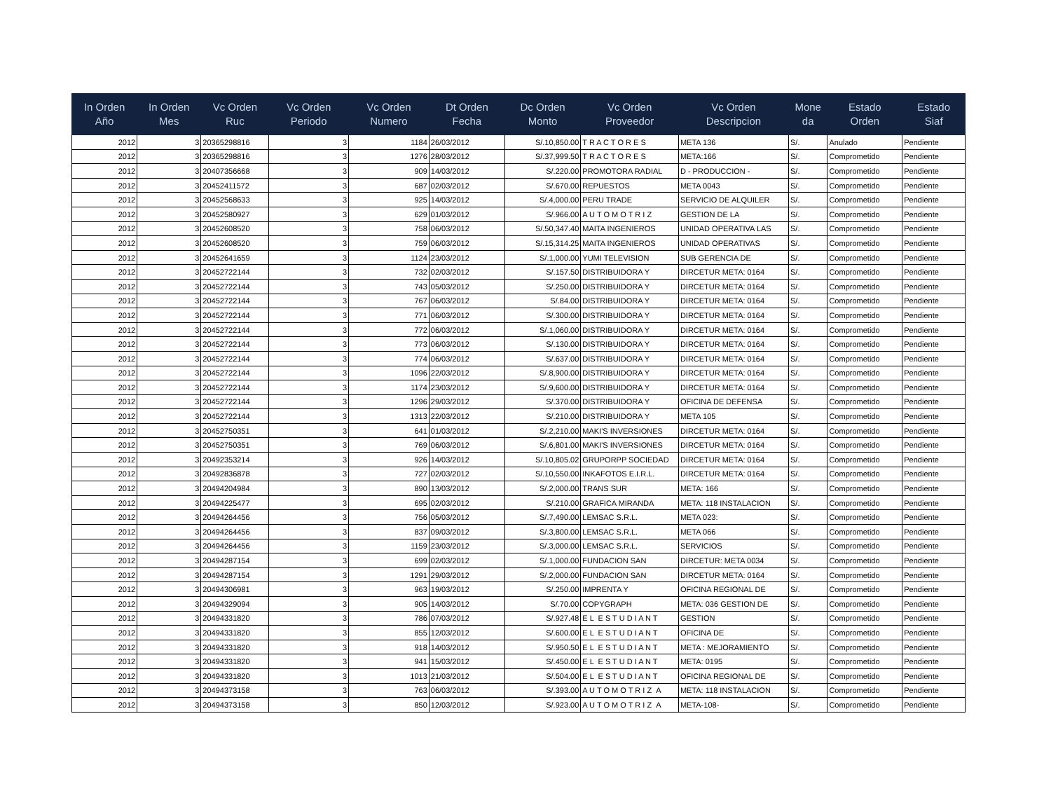| In Orden Año | In Orden Mes | Vc Orden Ruc | Vc Orden Periodo | Vc Orden Numero | Dt Orden Fecha | Dc Orden Monto | Vc Orden Proveedor | Vc Orden Descripcion | Mone da | Estado Orden | Estado Siaf |
| --- | --- | --- | --- | --- | --- | --- | --- | --- | --- | --- | --- |
| 2012 | 3 | 20365298816 | 3 | 1184 | 26/03/2012 | S/.10,850.00 | T R A C T O R E S | META 136 | S/. | Anulado | Pendiente |
| 2012 | 3 | 20365298816 | 3 | 1276 | 28/03/2012 | S/.37,999.50 | T R A C T O R E S | META:166 | S/. | Comprometido | Pendiente |
| 2012 | 3 | 20407356668 | 3 | 909 | 14/03/2012 | S/.220.00 | PROMOTORA RADIAL | D - PRODUCCION - | S/. | Comprometido | Pendiente |
| 2012 | 3 | 20452411572 | 3 | 687 | 02/03/2012 | S/.670.00 | REPUESTOS | META 0043 | S/. | Comprometido | Pendiente |
| 2012 | 3 | 20452568633 | 3 | 925 | 14/03/2012 | S/.4,000.00 | PERU TRADE | SERVICIO DE ALQUILER | S/. | Comprometido | Pendiente |
| 2012 | 3 | 20452580927 | 3 | 629 | 01/03/2012 | S/.966.00 | A U T O M O T R I Z | GESTION DE LA | S/. | Comprometido | Pendiente |
| 2012 | 3 | 20452608520 | 3 | 758 | 06/03/2012 | S/.50,347.40 | MAITA INGENIEROS | UNIDAD OPERATIVA LAS | S/. | Comprometido | Pendiente |
| 2012 | 3 | 20452608520 | 3 | 759 | 06/03/2012 | S/.15,314.25 | MAITA INGENIEROS | UNIDAD OPERATIVAS | S/. | Comprometido | Pendiente |
| 2012 | 3 | 20452641659 | 3 | 1124 | 23/03/2012 | S/.1,000.00 | YUMI TELEVISION | SUB GERENCIA DE | S/. | Comprometido | Pendiente |
| 2012 | 3 | 20452722144 | 3 | 732 | 02/03/2012 | S/.157.50 | DISTRIBUIDORA Y | DIRCETUR META: 0164 | S/. | Comprometido | Pendiente |
| 2012 | 3 | 20452722144 | 3 | 743 | 05/03/2012 | S/.250.00 | DISTRIBUIDORA Y | DIRCETUR META: 0164 | S/. | Comprometido | Pendiente |
| 2012 | 3 | 20452722144 | 3 | 767 | 06/03/2012 | S/.84.00 | DISTRIBUIDORA Y | DIRCETUR META: 0164 | S/. | Comprometido | Pendiente |
| 2012 | 3 | 20452722144 | 3 | 771 | 06/03/2012 | S/.300.00 | DISTRIBUIDORA Y | DIRCETUR META: 0164 | S/. | Comprometido | Pendiente |
| 2012 | 3 | 20452722144 | 3 | 772 | 06/03/2012 | S/.1,060.00 | DISTRIBUIDORA Y | DIRCETUR META: 0164 | S/. | Comprometido | Pendiente |
| 2012 | 3 | 20452722144 | 3 | 773 | 06/03/2012 | S/.130.00 | DISTRIBUIDORA Y | DIRCETUR META: 0164 | S/. | Comprometido | Pendiente |
| 2012 | 3 | 20452722144 | 3 | 774 | 06/03/2012 | S/.637.00 | DISTRIBUIDORA Y | DIRCETUR META: 0164 | S/. | Comprometido | Pendiente |
| 2012 | 3 | 20452722144 | 3 | 1096 | 22/03/2012 | S/.8,900.00 | DISTRIBUIDORA Y | DIRCETUR META: 0164 | S/. | Comprometido | Pendiente |
| 2012 | 3 | 20452722144 | 3 | 1174 | 23/03/2012 | S/.9,600.00 | DISTRIBUIDORA Y | DIRCETUR META: 0164 | S/. | Comprometido | Pendiente |
| 2012 | 3 | 20452722144 | 3 | 1296 | 29/03/2012 | S/.370.00 | DISTRIBUIDORA Y | OFICINA DE DEFENSA | S/. | Comprometido | Pendiente |
| 2012 | 3 | 20452722144 | 3 | 1313 | 22/03/2012 | S/.210.00 | DISTRIBUIDORA Y | META 105 | S/. | Comprometido | Pendiente |
| 2012 | 3 | 20452750351 | 3 | 641 | 01/03/2012 | S/.2,210.00 | MAKI'S INVERSIONES | DIRCETUR META: 0164 | S/. | Comprometido | Pendiente |
| 2012 | 3 | 20452750351 | 3 | 769 | 06/03/2012 | S/.6,801.00 | MAKI'S INVERSIONES | DIRCETUR META: 0164 | S/. | Comprometido | Pendiente |
| 2012 | 3 | 20492353214 | 3 | 926 | 14/03/2012 | S/.10,805.02 | GRUPORPP SOCIEDAD | DIRCETUR META: 0164 | S/. | Comprometido | Pendiente |
| 2012 | 3 | 20492836878 | 3 | 727 | 02/03/2012 | S/.10,550.00 | INKAFOTOS E.I.R.L. | DIRCETUR META: 0164 | S/. | Comprometido | Pendiente |
| 2012 | 3 | 20494204984 | 3 | 890 | 13/03/2012 | S/.2,000.00 | TRANS SUR | META: 166 | S/. | Comprometido | Pendiente |
| 2012 | 3 | 20494225477 | 3 | 695 | 02/03/2012 | S/.210.00 | GRAFICA MIRANDA | META: 118 INSTALACION | S/. | Comprometido | Pendiente |
| 2012 | 3 | 20494264456 | 3 | 756 | 05/03/2012 | S/.7,490.00 | LEMSAC S.R.L. | META 023: | S/. | Comprometido | Pendiente |
| 2012 | 3 | 20494264456 | 3 | 837 | 09/03/2012 | S/.3,800.00 | LEMSAC S.R.L. | META 066 | S/. | Comprometido | Pendiente |
| 2012 | 3 | 20494264456 | 3 | 1159 | 23/03/2012 | S/.3,000.00 | LEMSAC S.R.L. | SERVICIOS | S/. | Comprometido | Pendiente |
| 2012 | 3 | 20494287154 | 3 | 699 | 02/03/2012 | S/.1,000.00 | FUNDACION SAN | DIRCETUR: META 0034 | S/. | Comprometido | Pendiente |
| 2012 | 3 | 20494287154 | 3 | 1291 | 29/03/2012 | S/.2,000.00 | FUNDACION SAN | DIRCETUR META: 0164 | S/. | Comprometido | Pendiente |
| 2012 | 3 | 20494306981 | 3 | 963 | 19/03/2012 | S/.250.00 | IMPRENTA Y | OFICINA REGIONAL DE | S/. | Comprometido | Pendiente |
| 2012 | 3 | 20494329094 | 3 | 905 | 14/03/2012 | S/.70.00 | COPYGRAPH | META: 036 GESTION DE | S/. | Comprometido | Pendiente |
| 2012 | 3 | 20494331820 | 3 | 786 | 07/03/2012 | S/.927.48 | E L E S T U D I A N T | GESTION | S/. | Comprometido | Pendiente |
| 2012 | 3 | 20494331820 | 3 | 855 | 12/03/2012 | S/.600.00 | E L E S T U D I A N T | OFICINA DE | S/. | Comprometido | Pendiente |
| 2012 | 3 | 20494331820 | 3 | 918 | 14/03/2012 | S/.950.50 | E L E S T U D I A N T | META : MEJORAMIENTO | S/. | Comprometido | Pendiente |
| 2012 | 3 | 20494331820 | 3 | 941 | 15/03/2012 | S/.450.00 | E L E S T U D I A N T | META: 0195 | S/. | Comprometido | Pendiente |
| 2012 | 3 | 20494331820 | 3 | 1013 | 21/03/2012 | S/.504.00 | E L E S T U D I A N T | OFICINA REGIONAL DE | S/. | Comprometido | Pendiente |
| 2012 | 3 | 20494373158 | 3 | 763 | 06/03/2012 | S/.393.00 | A U T O M O T R I Z A | META: 118 INSTALACION | S/. | Comprometido | Pendiente |
| 2012 | 3 | 20494373158 | 3 | 850 | 12/03/2012 | S/.923.00 | A U T O M O T R I Z A | META-108- | S/. | Comprometido | Pendiente |